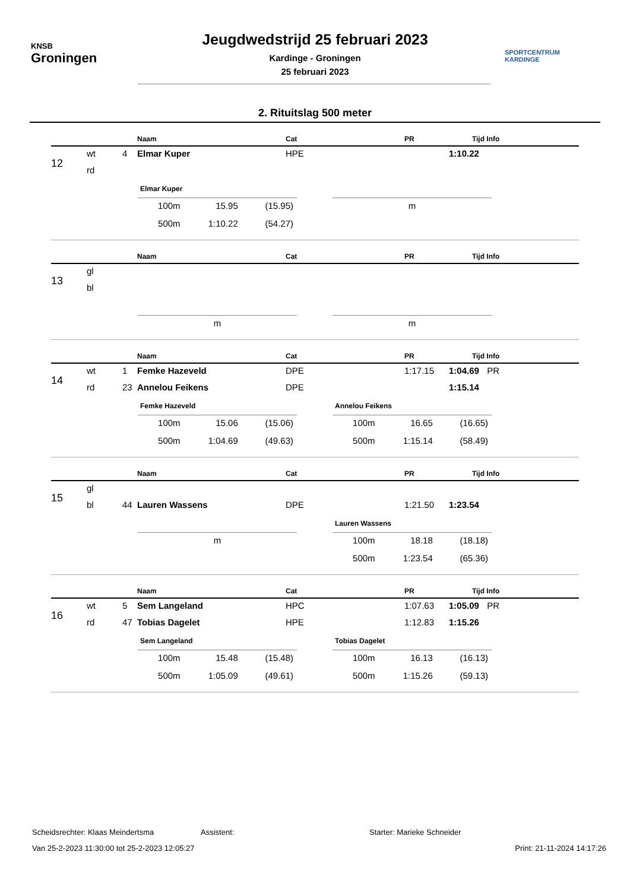KNSB
Groningen
Jeugdwedstrijd 25 februari 2023
Kardinge - Groningen
25 februari 2023
SPORTCENTRUM
KARDINGE
2. Rituitslag 500 meter
| | | | Naam | Cat | PR | Tijd | Info |
| --- | --- | --- | --- | --- | --- | --- | --- |
| 12 | wt | 4 | Elmar Kuper | HPE | | 1:10.22 | |
| | rd | | | | | | |
Elmar Kuper
| 100m | 15.95 | (15.95) |
| 500m | 1:10.22 | (54.27) |
| m |
| | | | Naam | Cat | PR | Tijd | Info |
| --- | --- | --- | --- | --- | --- | --- | --- |
| 13 | gl | | | | | | |
| | bl | | | | | | |
| m |
| m |
| | | | Naam | Cat | PR | Tijd | Info |
| --- | --- | --- | --- | --- | --- | --- | --- |
| 14 | wt | 1 | Femke Hazeveld | DPE | 1:17.15 | 1:04.69 | PR |
| | rd | 23 | Annelou Feikens | DPE | | 1:15.14 | |
Femke Hazeveld
| 100m | 15.06 | (15.06) |
| 500m | 1:04.69 | (49.63) |
Annelou Feikens
| 100m | 16.65 | (16.65) |
| 500m | 1:15.14 | (58.49) |
| | | | Naam | Cat | PR | Tijd | Info |
| --- | --- | --- | --- | --- | --- | --- | --- |
| 15 | gl | | | | | | |
| | bl | 44 | Lauren Wassens | DPE | 1:21.50 | 1:23.54 | |
| m |
Lauren Wassens
| 100m | 18.18 | (18.18) |
| 500m | 1:23.54 | (65.36) |
| | | | Naam | Cat | PR | Tijd | Info |
| --- | --- | --- | --- | --- | --- | --- | --- |
| 16 | wt | 5 | Sem Langeland | HPC | 1:07.63 | 1:05.09 | PR |
| | rd | 47 | Tobias Dagelet | HPE | 1:12.83 | 1:15.26 | |
Sem Langeland
| 100m | 15.48 | (15.48) |
| 500m | 1:05.09 | (49.61) |
Tobias Dagelet
| 100m | 16.13 | (16.13) |
| 500m | 1:15.26 | (59.13) |
Scheidsrechter: Klaas Meindertsma Assistent: Starter: Marieke Schneider
Van 25-2-2023 11:30:00 tot 25-2-2023 12:05:27 Print: 21-11-2024 14:17:26